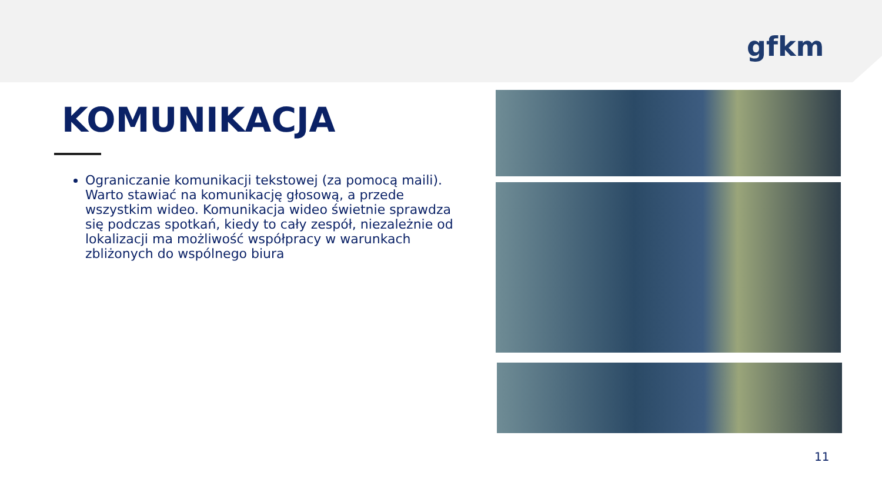gfkm
KOMUNIKACJA
Ograniczanie komunikacji tekstowej (za pomocą maili). Warto stawiać na komunikację głosową, a przede wszystkim wideo. Komunikacja wideo świetnie sprawdza się podczas spotkań, kiedy to cały zespół, niezależnie od lokalizacji ma możliwość współpracy w warunkach zbliżonych do wspólnego biura
11